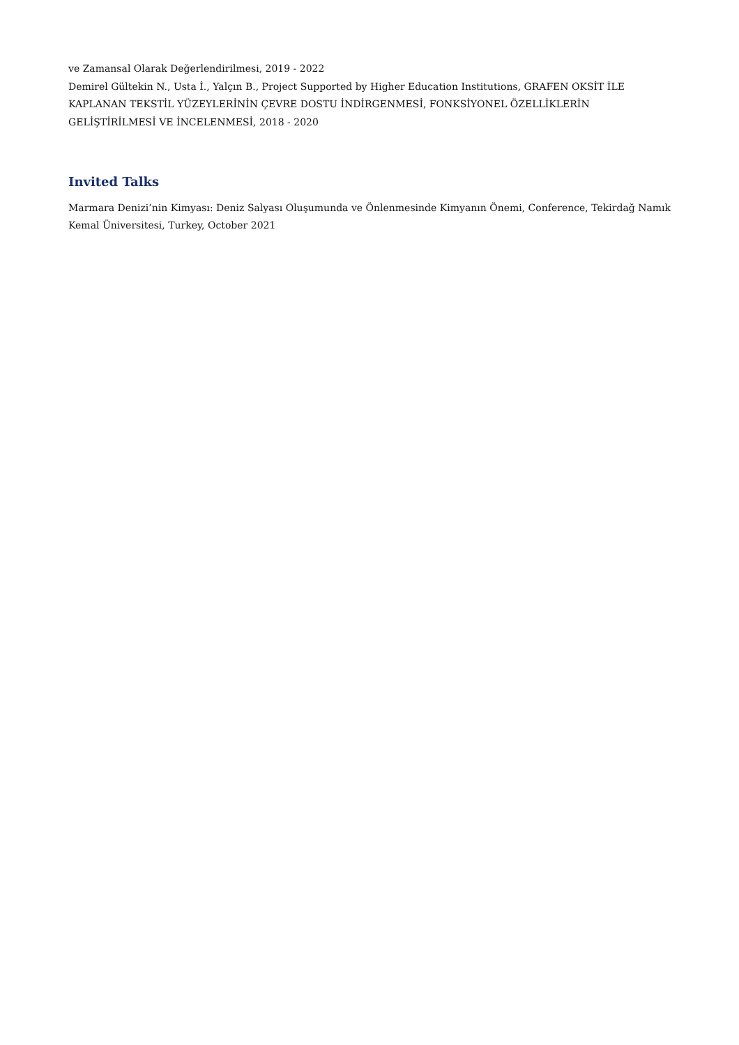ve Zamansal Olarak Değerlendirilmesi, 2019 - 2022
Demirel Gültekin N., Usta İ., Yalçın B., Project Supported by Higher Education Institutions, GRAFEN OKSİT İLE KAPLANAN TEKSTİL YÜZEYLERİNİN ÇEVRE DOSTU İNDİRGENMESİ, FONKSİYONEL ÖZELLİKLERİN GELİŞTİRİLMESİ VE İNCELENMESİ, 2018 - 2020
Invited Talks
Marmara Denizi’nin Kimyası: Deniz Salyası Oluşumunda ve Önlenmesinde Kimyanın Önemi, Conference, Tekirdağ Namık Kemal Üniversitesi, Turkey, October 2021